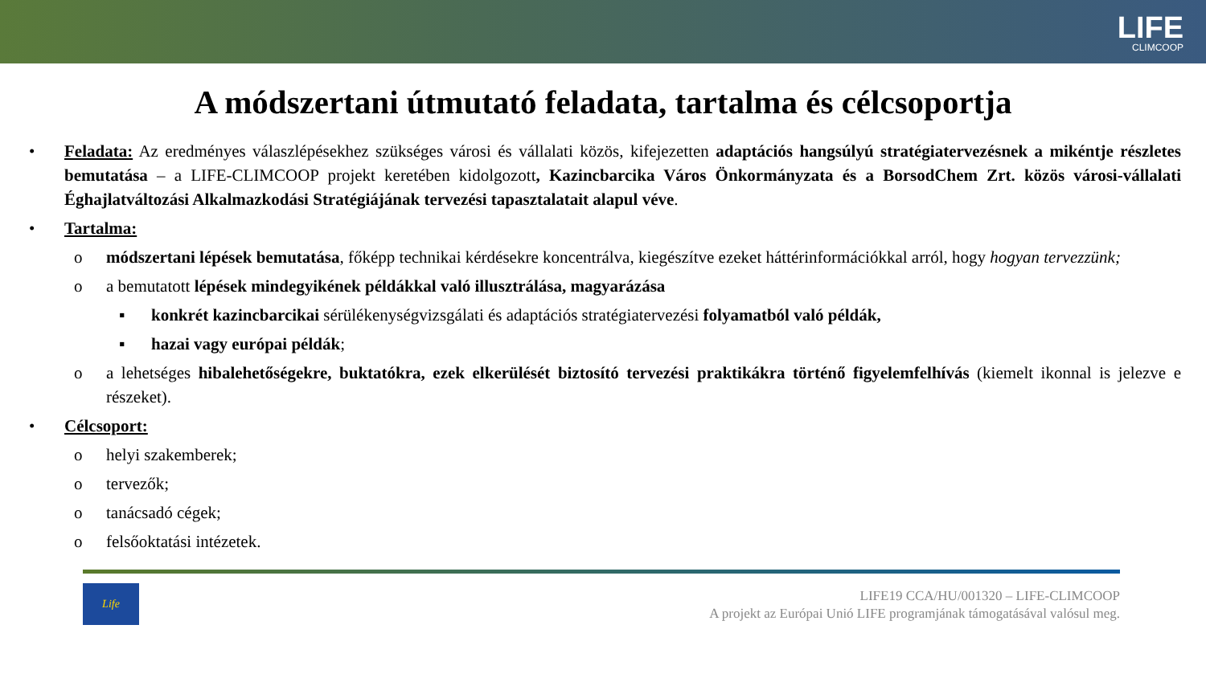LIFE
CLIMCOOP
A módszertani útmutató feladata, tartalma és célcsoportja
• Feladata: Az eredményes válaszlépésekhez szükséges városi és vállalati közös, kifejezetten adaptációs hangsúlyú stratégiatervezésnek a mikéntje részletes bemutatása – a LIFE-CLIMCOOP projekt keretében kidolgozott, Kazincbarcika Város Önkormányzata és a BorsodChem Zrt. közös városi-vállalati Éghajlatváltozási Alkalmazkodási Stratégiájának tervezési tapasztalatait alapul véve.
• Tartalma:
o módszertani lépések bemutatása, főképp technikai kérdésekre koncentrálva, kiegészítve ezeket háttérinformációkkal arról, hogy hogyan tervezzünk;
o a bemutatott lépések mindegyikének példákkal való illusztrálása, magyarázása
▪ konkrét kazincbarcikai sérülékenységvizsgálati és adaptációs stratégiatervezési folyamatból való példák,
▪ hazai vagy európai példák;
o a lehetséges hibalehetőségekre, buktatókra, ezek elkerülését biztosító tervezési praktikákra történő figyelemfelhívás (kiemelt ikonnal is jelezve e részeket).
• Célcsoport:
o helyi szakemberek;
o tervezők;
o tanácsadó cégek;
o felsőoktatási intézetek.
Life
LIFE19 CCA/HU/001320 – LIFE-CLIMCOOP
A projekt az Európai Unió LIFE programjának támogatásával valósul meg.